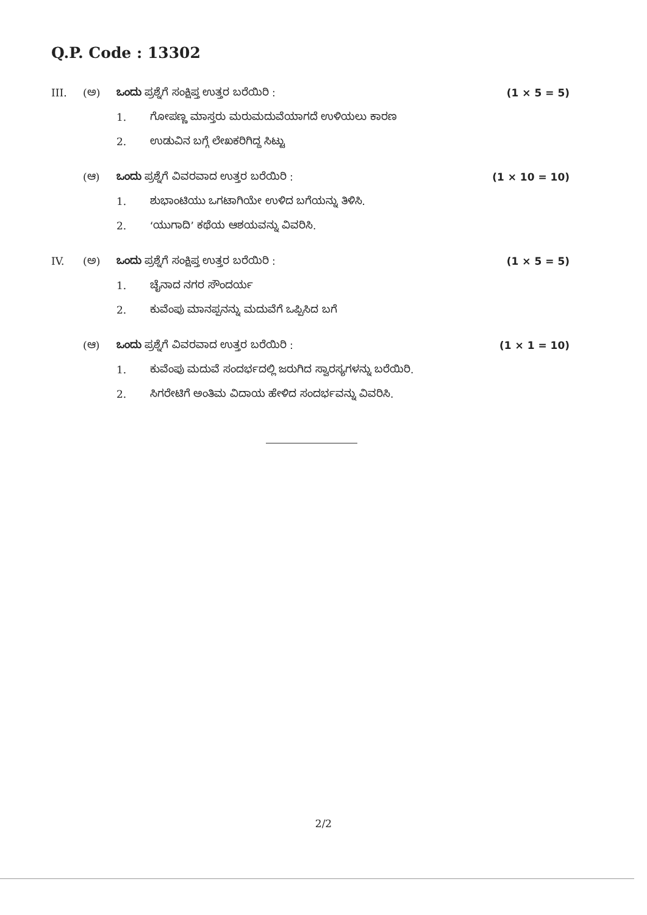Q.P. Code : 13302
III. (ಅ) ಒಂದು ಪ್ರಶ್ನೆಗೆ ಸಂಕ್ಷಿಪ್ತ ಉತ್ತರ ಬರೆಯಿರಿ : (1 × 5 = 5)
1. ಗೋಪಣ್ಣ ಮಾಸ್ತರು ಮರುಮದುವೆಯಾಗದೆ ಉಳಿಯಲು ಕಾರಣ
2. ಉಡುವಿನ ಬಗ್ಗೆ ಲೇಖಕರಿಗಿದ್ದ ಸಿಟ್ಟು
(ಆ) ಒಂದು ಪ್ರಶ್ನೆಗೆ ವಿವರವಾದ ಉತ್ತರ ಬರೆಯಿರಿ : (1 × 10 = 10)
1. ಶುಭಾಂಟಿಯು ಒಗಟಾಗಿಯೇ ಉಳಿದ ಬಗೆಯನ್ನು ತಿಳಿಸಿ.
2. ‘ಯುಗಾದಿ’ ಕಥೆಯ ಆಶಯವನ್ನು ವಿವರಿಸಿ.
IV. (ಅ) ಒಂದು ಪ್ರಶ್ನೆಗೆ ಸಂಕ್ಷಿಪ್ತ ಉತ್ತರ ಬರೆಯಿರಿ : (1 × 5 = 5)
1. ಚೈನಾದ ನಗರ ಸೌಂದರ್ಯ
2. ಕುವೆಂಪು ಮಾನಪ್ಪನನ್ನು ಮದುವೆಗೆ ಒಪ್ಪಿಸಿದ ಬಗೆ
(ಆ) ಒಂದು ಪ್ರಶ್ನೆಗೆ ವಿವರವಾದ ಉತ್ತರ ಬರೆಯಿರಿ : (1 × 1 = 10)
1. ಕುವೆಂಪು ಮದುವೆ ಸಂದರ್ಭದಲ್ಲಿ ಜರುಗಿದ ಸ್ವಾರಸ್ಯಗಳನ್ನು ಬರೆಯಿರಿ.
2. ಸಿಗರೇಟಿಗೆ ಅಂತಿಮ ವಿದಾಯ ಹೇಳಿದ ಸಂದರ್ಭವನ್ನು ವಿವರಿಸಿ.
2/2